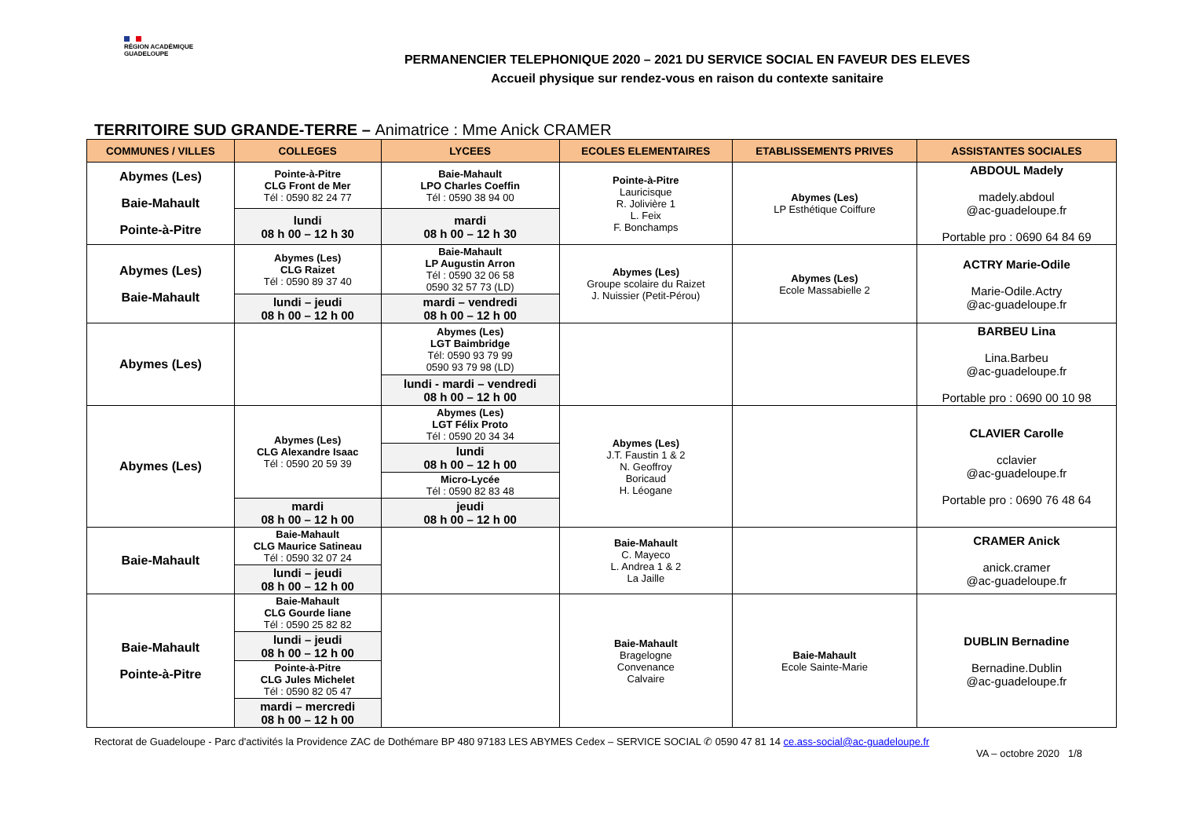RÉGION ACADÉMIQUE
GUADELOUPE
PERMANENCIER TELEPHONIQUE 2020 – 2021 DU SERVICE SOCIAL EN FAVEUR DES ELEVES
Accueil physique sur rendez-vous en raison du contexte sanitaire
TERRITOIRE SUD GRANDE-TERRE – Animatrice : Mme Anick CRAMER
| COMMUNES / VILLES | COLLEGES | LYCEES | ECOLES ELEMENTAIRES | ETABLISSEMENTS PRIVES | ASSISTANTES SOCIALES |
| --- | --- | --- | --- | --- | --- |
| Abymes (Les) Baie-Mahault Pointe-à-Pitre | Pointe-à-Pitre CLG Front de Mer Tél : 0590 82 24 77 | Baie-Mahault LPO Charles Coeffin Tél : 0590 38 94 00 | Pointe-à-Pitre Lauricisque R. Jolivière 1 L. Feix F. Bonchamps | Abymes (Les) LP Esthétique Coiffure | ABDOUL Madely madely.abdoul @ac-guadeloupe.fr Portable pro : 0690 64 84 69 |
| | lundi 08 h 00 – 12 h 30 | mardi 08 h 00 – 12 h 30 | | | |
| Abymes (Les) Baie-Mahault | Abymes (Les) CLG Raizet Tél : 0590 89 37 40 | Baie-Mahault LP Augustin Arron Tél : 0590 32 06 58 0590 32 57 73 (LD) | Abymes (Les) Groupe scolaire du Raizet J. Nuissier (Petit-Pérou) | Abymes (Les) Ecole Massabielle 2 | ACTRY Marie-Odile Marie-Odile.Actry @ac-guadeloupe.fr |
| | lundi – jeudi 08 h 00 – 12 h 00 | mardi – vendredi 08 h 00 – 12 h 00 | | | |
| Abymes (Les) | | Abymes (Les) LGT Baimbridge Tél: 0590 93 79 99 0590 93 79 98 (LD) | | | BARBEU Lina Lina.Barbeu @ac-guadeloupe.fr Portable pro : 0690 00 10 98 |
| | | lundi - mardi – vendredi 08 h 00 – 12 h 00 | | | |
| Abymes (Les) | Abymes (Les) CLG Alexandre Isaac Tél : 0590 20 59 39 | Abymes (Les) LGT Félix Proto Tél : 0590 20 34 34 | Abymes (Les) J.T. Faustin 1 & 2 N. Geoffroy Boricaud H. Léogane | | CLAVIER Carolle cclavier @ac-guadeloupe.fr Portable pro : 0690 76 48 64 |
| | | lundi 08 h 00 – 12 h 00 | | | |
| | | Micro-Lycée Tél : 0590 82 83 48 | | | |
| | mardi 08 h 00 – 12 h 00 | jeudi 08 h 00 – 12 h 00 | | | |
| Baie-Mahault | Baie-Mahault CLG Maurice Satineau Tél : 0590 32 07 24 | | Baie-Mahault C. Mayeco L. Andrea 1 & 2 La Jaille | | CRAMER Anick anick.cramer @ac-guadeloupe.fr |
| | lundi – jeudi 08 h 00 – 12 h 00 | | | | |
| Baie-Mahault Pointe-à-Pitre | Baie-Mahault CLG Gourde liane Tél : 0590 25 82 82 | | Baie-Mahault Bragelogne Convenance Calvaire | Baie-Mahault Ecole Sainte-Marie | DUBLIN Bernadine Bernadine.Dublin @ac-guadeloupe.fr |
| | lundi – jeudi 08 h 00 – 12 h 00 | | | | |
| | Pointe-à-Pitre CLG Jules Michelet Tél : 0590 82 05 47 | | | | |
| | mardi – mercredi 08 h 00 – 12 h 00 | | | | |
Rectorat de Guadeloupe - Parc d'activités la Providence ZAC de Dothémare BP 480 97183 LES ABYMES Cedex – SERVICE SOCIAL ✆ 0590 47 81 14 ce.ass-social@ac-guadeloupe.fr
VA – octobre 2020 1/8